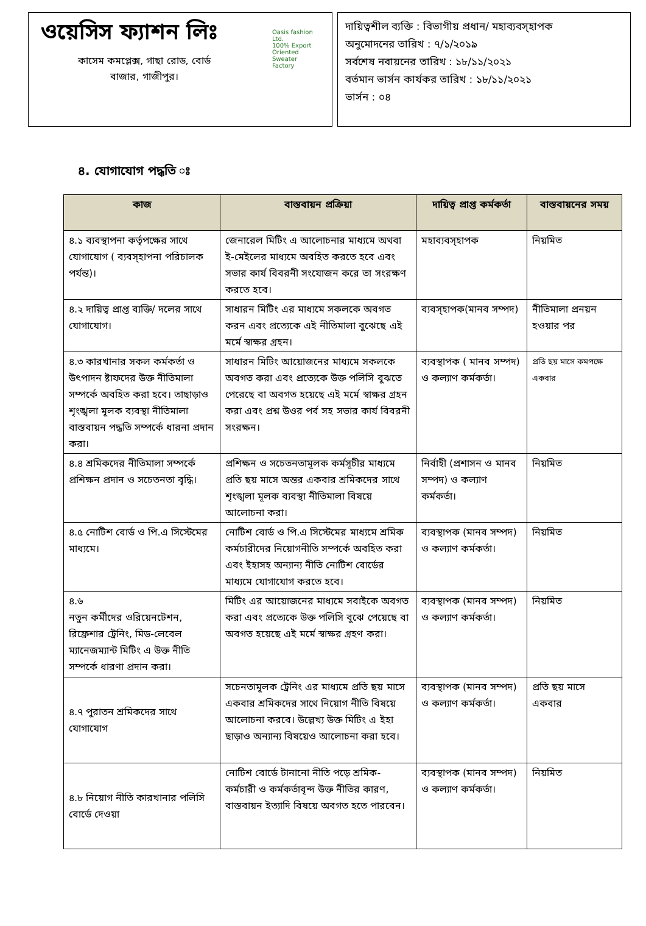ওয়েসিস ফ্যাশন লিঃ
কাসেম কমপ্লেক্স, গাছা রোড, বোর্ড বাজার, গাজীপুর।
Oasis fashion Ltd.
100% Export Oriented Sweater Factory
দায়িত্বশীল ব্যক্তি : বিভাগীয় প্রধান/ মহাব্যবস্হাপক
অনুমোদনের তারিখ : ৭/১/২০১৯
সর্বশেষ নবায়নের তারিখ : ১৮/১১/২০২১
বর্তমান ভার্সন কার্যকর তারিখ : ১৮/১১/২০২১
ভার্সন : ০৪
৪. যোগাযোগ পদ্ধতি ঃ
| কাজ | বাস্তবায়ন প্রক্রিয়া | দায়িত্ব প্রাপ্ত কর্মকর্তা | বাস্তবায়নের সময় |
| --- | --- | --- | --- |
| ৪.১ ব্যবস্থাপনা কর্তৃপক্ষের সাথে যোগাযোগ ( ব্যবস্হাপনা পরিচালক পর্যন্ত)। | জেনারেল মিটিং এ আলোচনার মাধ্যমে অথবা ই-মেইলের মাধ্যমে অবহিত করতে হবে এবং সভার কার্য বিবরনী সংযোজন করে তা সংরক্ষণ করতে হবে। | মহাব্যবস্হাপক | নিয়মিত |
| ৪.২ দায়িত্ব প্রাপ্ত ব্যক্তি/ দলের সাথে যোগাযোগ। | সাধারন মিটিং এর মাধ্যমে সকলকে অবগত করন এবং প্রত্যেকে এই নীতিমালা বুঝেছে এই মর্মে স্বাক্ষর গ্রহন। | ব্যবস্হাপক(মানব সম্পদ) | নীতিমালা প্রনয়ন হওয়ার পর |
| ৪.৩ কারখানার সকল কর্মকর্তা ও উৎপাদন ষ্টাফদের উক্ত নীতিমালা সম্পর্কে অবহিত করা হবে। তাছাড়াও শৃংঙ্খলা মূলক ব্যবস্থা নীতিমালা বাস্তবায়ন পদ্ধতি সম্পর্কে ধারনা প্রদান করা। | সাধারন মিটিং আয়োজনের মাধ্যমে সকলকে অবগত করা এবং প্রত্যেকে উক্ত পলিসি বুঝতে পেরেছে বা অবগত হয়েছে এই মর্মে স্বাক্ষর গ্রহন করা এবং প্রশ্ন উওর পর্ব সহ সভার কার্য বিবরনী সংরক্ষন। | ব্যবস্থাপক ( মানব সম্পদ) ও কল্যাণ কর্মকর্তা। | প্রতি ছয় মাসে কমপক্ষে একবার |
| ৪.৪ শ্রমিকদের নীতিমালা সম্পর্কে প্রশিক্ষন প্রদান ও সচেতনতা বৃদ্ধি। | প্রশিক্ষন ও সচেতনতামূলক কর্মসূচীর মাধ্যমে প্রতি ছয় মাসে অন্তর একবার শ্রমিকদের সাথে শৃংঙ্খলা মূলক ব্যবস্থা নীতিমালা বিষয়ে আলোচনা করা। | নির্বাহী (প্রশাসন ও মানব সম্পদ) ও কল্যাণ কর্মকর্তা। | নিয়মিত |
| ৪.৫ নোটিশ বোর্ড ও পি.এ সিস্টেমের মাধ্যমে। | নোটিশ বোর্ড ও পি.এ সিস্টেমের মাধ্যমে শ্রমিক কর্মচারীদের নিয়োগনীতি সম্পর্কে অবহিত করা এবং ইহাসহ অন্যান্য নীতি নোটিশ বোর্ডের মাধ্যমে যোগাযোগ করতে হবে। | ব্যবস্থাপক (মানব সম্পদ) ও কল্যাণ কর্মকর্তা। | নিয়মিত |
| ৪.৬ নতুন কর্মীদের ওরিয়েনটেশন, রিফ্রেশার ট্রেনিং, মিড-লেবেল ম্যানেজম্যান্ট মিটিং এ উক্ত নীতি সম্পর্কে ধারণা প্রদান করা। | মিটিং এর আয়োজনের মাধ্যমে সবাইকে অবগত করা এবং প্রত্যেকে উক্ত পলিসি বুঝে পেয়েছে বা অবগত হয়েছে এই মর্মে স্বাক্ষর গ্রহণ করা। | ব্যবস্থাপক (মানব সম্পদ) ও কল্যাণ কর্মকর্তা। | নিয়মিত |
| ৪.৭ পুরাতন শ্রমিকদের সাথে যোগাযোগ | সচেনতামূলক ট্রেনিং এর মাধ্যমে প্রতি ছয় মাসে একবার শ্রমিকদের সাথে নিয়োগ নীতি বিষয়ে আলোচনা করবে। উল্লেখ্য উক্ত মিটিং এ ইহা ছাড়াও অন্যান্য বিষয়েও আলোচনা করা হবে। | ব্যবস্থাপক (মানব সম্পদ) ও কল্যাণ কর্মকর্তা। | প্রতি ছয় মাসে একবার |
| ৪.৮ নিয়োগ নীতি কারখানার পলিসি বোর্ডে দেওয়া | নোটিশ বোর্ডে টানানো নীতি পড়ে শ্রমিক-কর্মচারী ও কর্মকর্তাবৃন্দ উক্ত নীতির কারণ, বাস্তবায়ন ইত্যাদি বিষয়ে অবগত হতে পারবেন। | ব্যবস্থাপক (মানব সম্পদ) ও কল্যাণ কর্মকর্তা। | নিয়মিত |